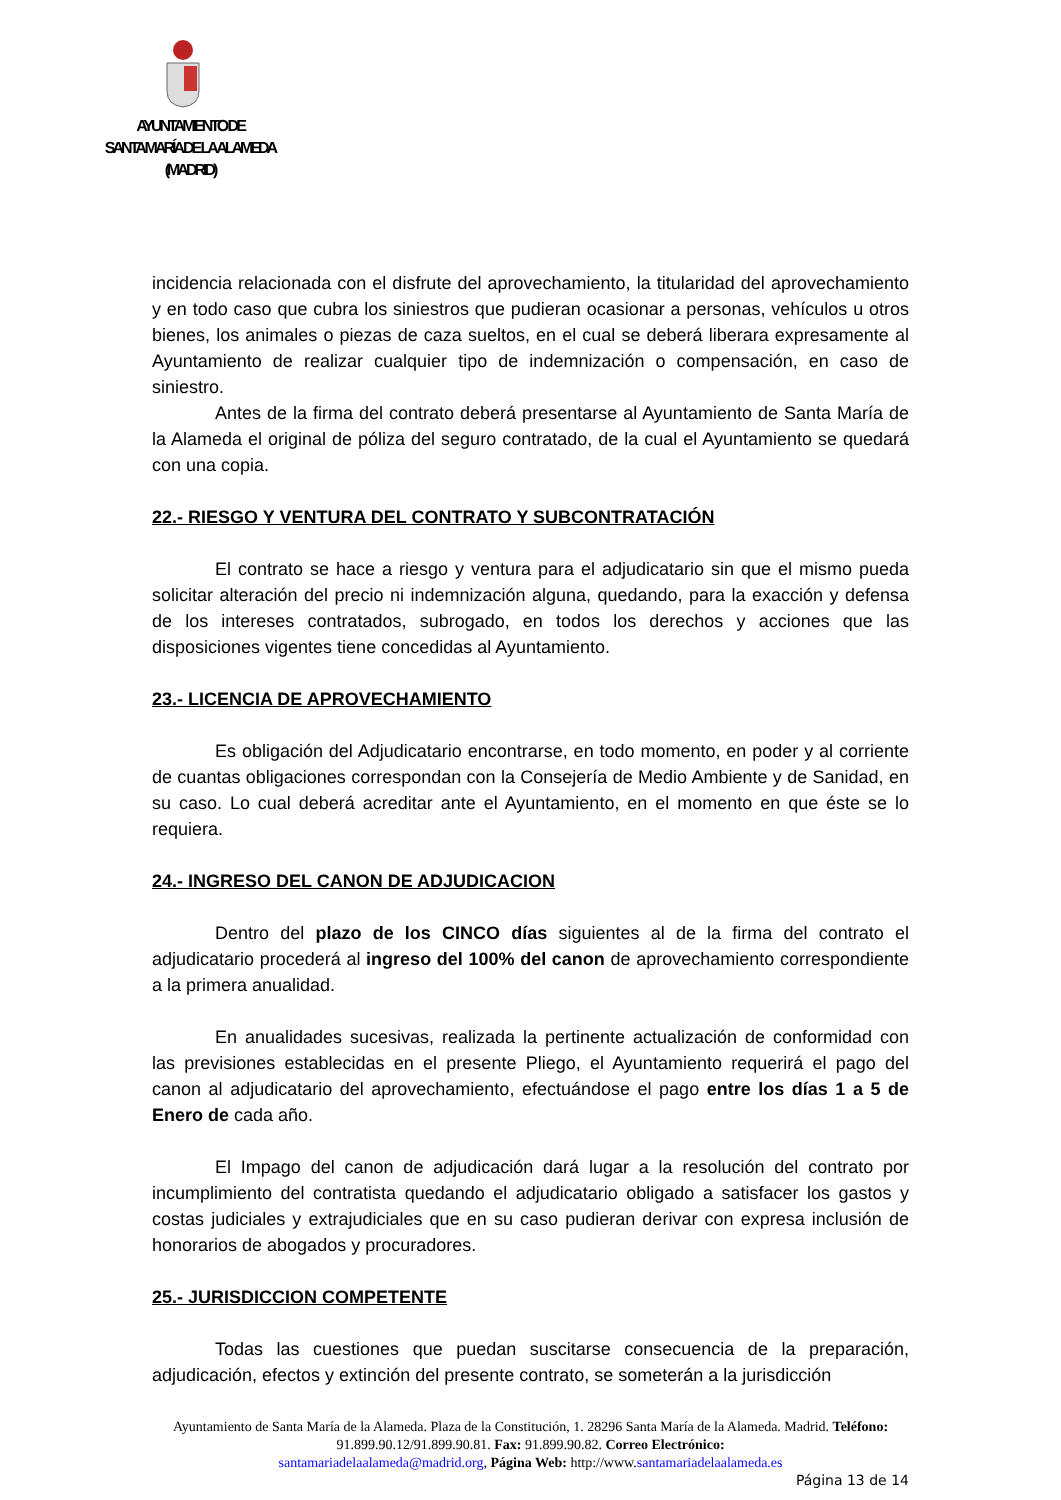AYUNTAMIENTO DE
SANTA MARÍA DE LA ALAMEDA
(MADRID)
incidencia relacionada con el disfrute del aprovechamiento, la titularidad del aprovechamiento y en todo caso que cubra los siniestros que pudieran ocasionar a personas, vehículos u otros bienes, los animales o piezas de caza sueltos, en el cual se deberá liberara expresamente al Ayuntamiento de realizar cualquier tipo de indemnización o compensación, en caso de siniestro.
Antes de la firma del contrato deberá presentarse al Ayuntamiento de Santa María de la Alameda el original de póliza del seguro contratado, de la cual el Ayuntamiento se quedará con una copia.
22.- RIESGO Y VENTURA DEL CONTRATO Y SUBCONTRATACIÓN
El contrato se hace a riesgo y ventura para el adjudicatario sin que el mismo pueda solicitar alteración del precio ni indemnización alguna, quedando, para la exacción y defensa de los intereses contratados, subrogado, en todos los derechos y acciones que las disposiciones vigentes tiene concedidas al Ayuntamiento.
23.- LICENCIA DE APROVECHAMIENTO
Es obligación del Adjudicatario encontrarse, en todo momento, en poder y al corriente de cuantas obligaciones correspondan con la Consejería de Medio Ambiente y de Sanidad, en su caso. Lo cual deberá acreditar ante el Ayuntamiento, en el momento en que éste se lo requiera.
24.- INGRESO DEL CANON DE ADJUDICACION
Dentro del plazo de los CINCO días siguientes al de la firma del contrato el adjudicatario procederá al ingreso del 100% del canon de aprovechamiento correspondiente a la primera anualidad.
En anualidades sucesivas, realizada la pertinente actualización de conformidad con las previsiones establecidas en el presente Pliego, el Ayuntamiento requerirá el pago del canon al adjudicatario del aprovechamiento, efectuándose el pago entre los días 1 a 5 de Enero de cada año.
El Impago del canon de adjudicación dará lugar a la resolución del contrato por incumplimiento del contratista quedando el adjudicatario obligado a satisfacer los gastos y costas judiciales y extrajudiciales que en su caso pudieran derivar con expresa inclusión de honorarios de abogados y procuradores.
25.- JURISDICCION COMPETENTE
Todas las cuestiones que puedan suscitarse consecuencia de la preparación, adjudicación, efectos y extinción del presente contrato, se someterán a la jurisdicción
Ayuntamiento de Santa María de la Alameda. Plaza de la Constitución, 1. 28296 Santa María de la Alameda. Madrid. Teléfono: 91.899.90.12/91.899.90.81. Fax: 91.899.90.82. Correo Electrónico:
santamariadelaalameda@madrid.org, Página Web: http://www.santamariadelaalameda.es
Página 13 de 14